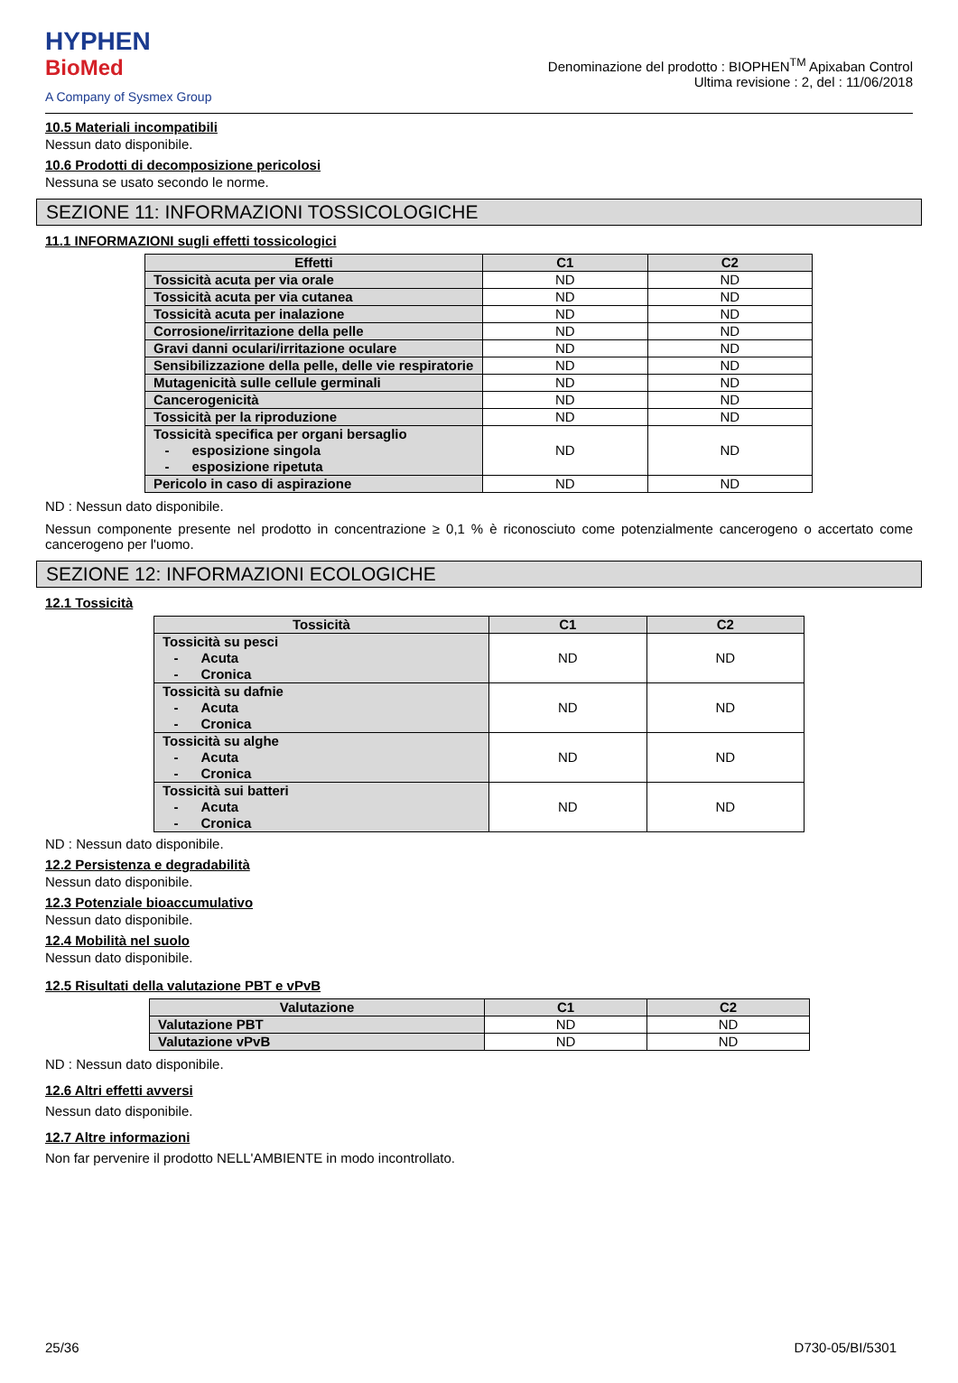HYPHEN
BioMed
A Company of Sysmex Group
Denominazione del prodotto : BIOPHEN<sup>TM</sup> Apixaban Control
Ultima revisione : 2, del : 11/06/2018
10.5 Materiali incompatibili
Nessun dato disponibile.
10.6 Prodotti di decomposizione pericolosi
Nessuna se usato secondo le norme.
SEZIONE 11: INFORMAZIONI TOSSICOLOGICHE
11.1 INFORMAZIONI sugli effetti tossicologici
| Effetti | C1 | C2 |
| --- | --- | --- |
| Tossicità acuta per via orale | ND | ND |
| Tossicità acuta per via cutanea | ND | ND |
| Tossicità acuta per inalazione | ND | ND |
| Corrosione/irritazione della pelle | ND | ND |
| Gravi danni oculari/irritazione oculare | ND | ND |
| Sensibilizzazione della pelle, delle vie respiratorie | ND | ND |
| Mutagenicità sulle cellule germinali | ND | ND |
| Cancerogenicità | ND | ND |
| Tossicità per la riproduzione | ND | ND |
| Tossicità specifica per organi bersaglio - esposizione singola - esposizione ripetuta | ND | ND |
| Pericolo in caso di aspirazione | ND | ND |
ND : Nessun dato disponibile.
Nessun componente presente nel prodotto in concentrazione ≥ 0,1 % è riconosciuto come potenzialmente cancerogeno o accertato come cancerogeno per l'uomo.
SEZIONE 12: INFORMAZIONI ECOLOGICHE
12.1 Tossicità
| Tossicità | C1 | C2 |
| --- | --- | --- |
| Tossicità su pesci - Acuta - Cronica | ND | ND |
| Tossicità su dafnie - Acuta - Cronica | ND | ND |
| Tossicità su alghe - Acuta - Cronica | ND | ND |
| Tossicità sui batteri - Acuta - Cronica | ND | ND |
ND : Nessun dato disponibile.
12.2 Persistenza e degradabilità
Nessun dato disponibile.
12.3 Potenziale bioaccumulativo
Nessun dato disponibile.
12.4 Mobilità nel suolo
Nessun dato disponibile.
12.5 Risultati della valutazione PBT e vPvB
| Valutazione | C1 | C2 |
| --- | --- | --- |
| Valutazione PBT | ND | ND |
| Valutazione vPvB | ND | ND |
ND : Nessun dato disponibile.
12.6 Altri effetti avversi
Nessun dato disponibile.
12.7 Altre informazioni
Non far pervenire il prodotto NELL'AMBIENTE in modo incontrollato.
25/36 D730-05/BI/5301